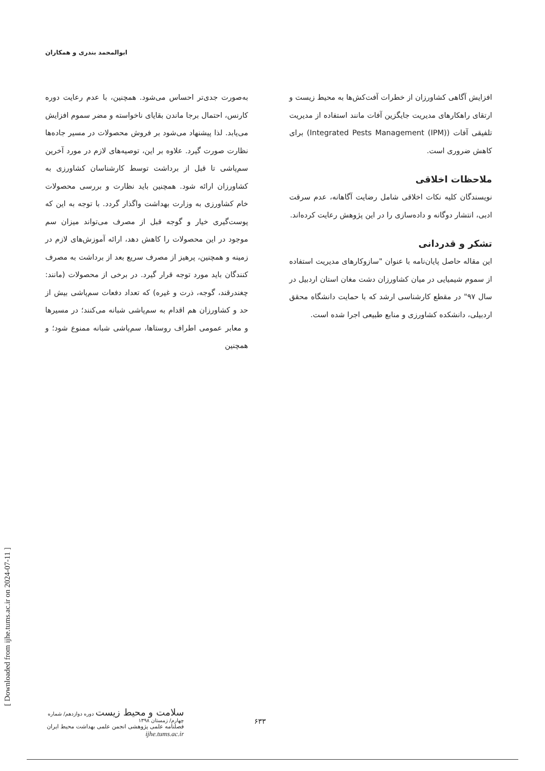ابوالمحمد بندری و همکاران
به‌صورت جدی‌تر احساس می‌شود. همچنین، با عدم رعایت دوره کارنس، احتمال برجا ماندن بقایای ناخواسته و مضر سموم افزایش می‌یابد. لذا پیشنهاد می‌شود بر فروش محصولات در مسیر جاده‌ها نظارت صورت گیرد. علاوه بر این، توصیه‌های لازم در مورد آخرین سم‌پاشی تا قبل از برداشت توسط کارشناسان کشاورزی به کشاورزان ارائه شود. همچنین باید نظارت و بررسی محصولات خام کشاورزی به وزارت بهداشت واگذار گردد. با توجه به این که پوست‌گیری خیار و گوجه قبل از مصرف می‌تواند میزان سم موجود در این محصولات را کاهش دهد، ارائه آموزش‌های لازم در زمینه و همچنین، پرهیز از مصرف سریع بعد از برداشت به مصرف کنندگان باید مورد توجه قرار گیرد. در برخی از محصولات (مانند: چغندرقند، گوجه، ذرت و غیره) که تعداد دفعات سم‌پاشی بیش از حد و کشاورزان هم اقدام به سم‌پاشی شبانه می‌کنند؛ در مسیرها و معابر عمومی اطراف روستاها، سم‌پاشی شبانه ممنوع شود؛ و همچنین
افزایش آگاهی کشاورزان از خطرات آفت‌کش‌ها به محیط زیست و ارتقای راهکارهای مدیریت جایگزین آفات مانند استفاده از مدیریت تلفیقی آفات (Integrated Pests Management (IPM)) برای کاهش ضروری است.
ملاحظات اخلاقی
نویسندگان کلیه نکات اخلاقی شامل رضایت آگاهانه، عدم سرقت ادبی، انتشار دوگانه و داده‌سازی را در این پژوهش رعایت کرده‌اند.
تشکر و قدردانی
این مقاله حاصل پایان‌نامه با عنوان "سازوکارهای مدیریت استفاده از سموم شیمیایی در میان کشاورزان دشت مغان استان اردبیل در سال ۹۷" در مقطع کارشناسی ارشد که با حمایت دانشگاه محقق اردبیلی، دانشکده کشاورزی و منابع طبیعی اجرا شده است.
[ Downloaded from ijhe.tums.ac.ir on 2024-07-11 ]
سلامت و محیط زیست دوره دوازدهم/ شماره چهارم/ زمستان ۱۳۹۸
فصلنامه علمی پژوهشی انجمن علمی بهداشت محیط ایران
ijhe.tums.ac.ir
۶۳۳